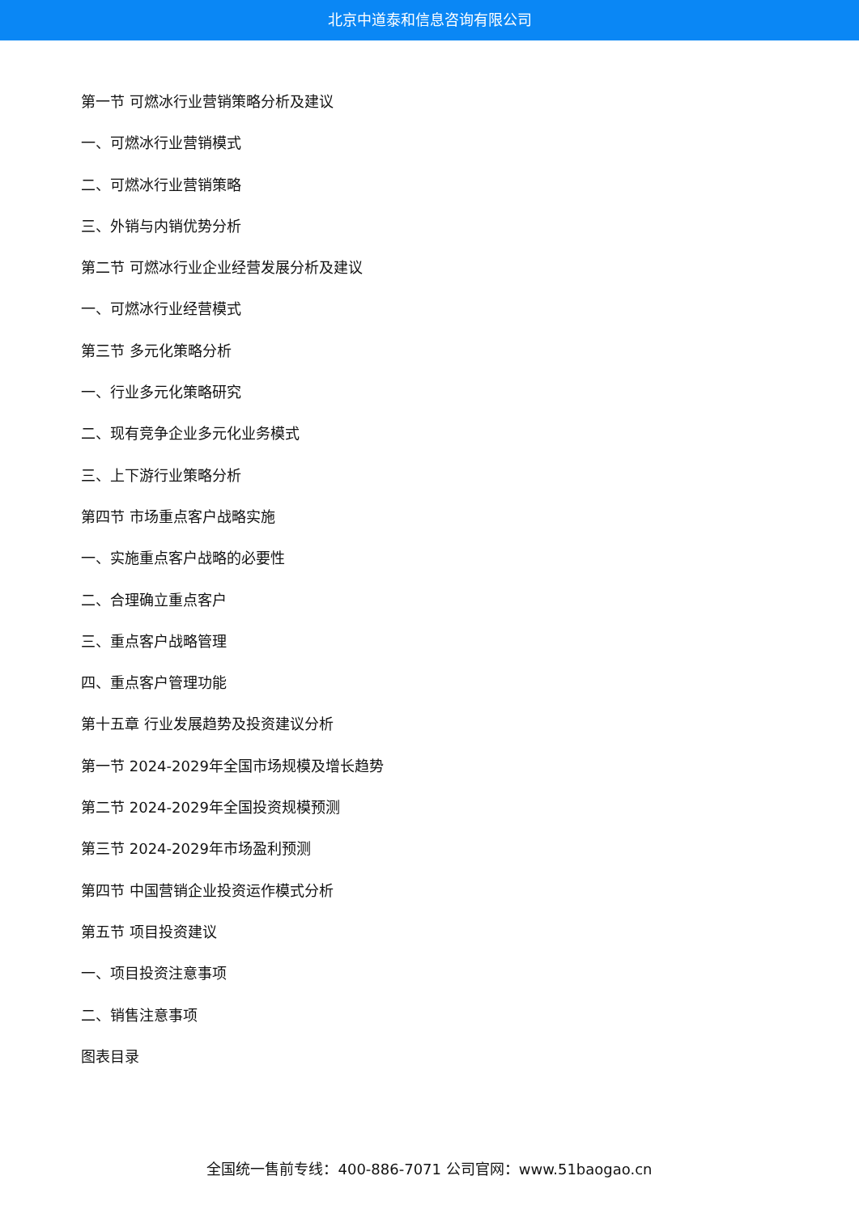北京中道泰和信息咨询有限公司
第一节 可燃冰行业营销策略分析及建议
一、可燃冰行业营销模式
二、可燃冰行业营销策略
三、外销与内销优势分析
第二节 可燃冰行业企业经营发展分析及建议
一、可燃冰行业经营模式
第三节 多元化策略分析
一、行业多元化策略研究
二、现有竞争企业多元化业务模式
三、上下游行业策略分析
第四节 市场重点客户战略实施
一、实施重点客户战略的必要性
二、合理确立重点客户
三、重点客户战略管理
四、重点客户管理功能
第十五章 行业发展趋势及投资建议分析
第一节 2024-2029年全国市场规模及增长趋势
第二节 2024-2029年全国投资规模预测
第三节 2024-2029年市场盈利预测
第四节 中国营销企业投资运作模式分析
第五节 项目投资建议
一、项目投资注意事项
二、销售注意事项
图表目录
全国统一售前专线：400-886-7071 公司官网：www.51baogao.cn